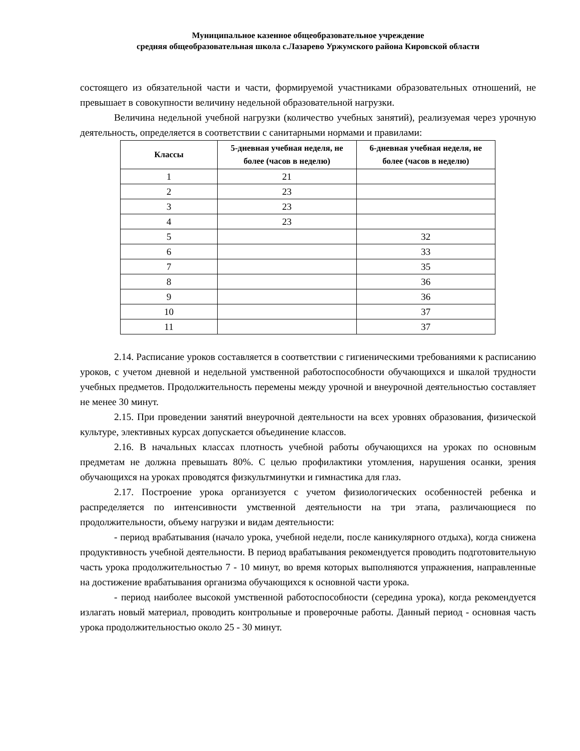Муниципальное казенное общеобразовательное учреждение
средняя общеобразовательная школа с.Лазарево Уржумского района Кировской области
состоящего из обязательной части и части, формируемой участниками образовательных отношений, не превышает в совокупности величину недельной образовательной нагрузки.
Величина недельной учебной нагрузки (количество учебных занятий), реализуемая через урочную деятельность, определяется в соответствии с санитарными нормами и правилами:
| Классы | 5-дневная учебная неделя, не более (часов в неделю) | 6-дневная учебная неделя, не более (часов в неделю) |
| --- | --- | --- |
| 1 | 21 | |
| 2 | 23 | |
| 3 | 23 | |
| 4 | 23 | |
| 5 | | 32 |
| 6 | | 33 |
| 7 | | 35 |
| 8 | | 36 |
| 9 | | 36 |
| 10 | | 37 |
| 11 | | 37 |
2.14. Расписание уроков составляется в соответствии с гигиеническими требованиями к расписанию уроков, с учетом дневной и недельной умственной работоспособности обучающихся и шкалой трудности учебных предметов. Продолжительность перемены между урочной и внеурочной деятельностью составляет не менее 30 минут.
2.15. При проведении занятий внеурочной деятельности на всех уровнях образования, физической культуре, элективных курсах допускается объединение классов.
2.16. В начальных классах плотность учебной работы обучающихся на уроках по основным предметам не должна превышать 80%. С целью профилактики утомления, нарушения осанки, зрения обучающихся на уроках проводятся физкультминутки и гимнастика для глаз.
2.17. Построение урока организуется с учетом физиологических особенностей ребенка и распределяется по интенсивности умственной деятельности на три этапа, различающиеся по продолжительности, объему нагрузки и видам деятельности:
- период врабатывания (начало урока, учебной недели, после каникулярного отдыха), когда снижена продуктивность учебной деятельности. В период врабатывания рекомендуется проводить подготовительную часть урока продолжительностью 7 - 10 минут, во время которых выполняются упражнения, направленные на достижение врабатывания организма обучающихся к основной части урока.
- период наиболее высокой умственной работоспособности (середина урока), когда рекомендуется излагать новый материал, проводить контрольные и проверочные работы. Данный период - основная часть урока продолжительностью около 25 - 30 минут.